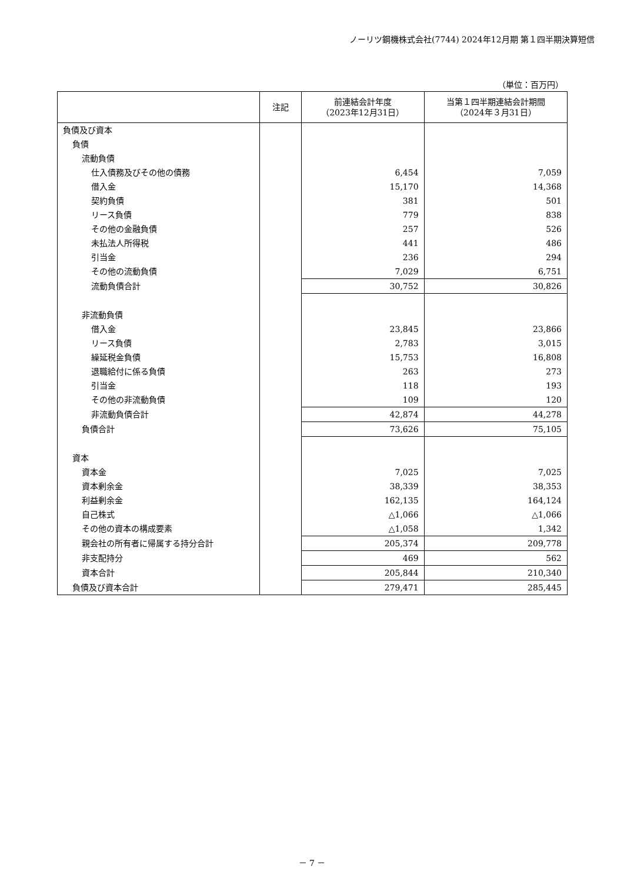ノーリツ鋼機株式会社(7744) 2024年12月期 第１四半期決算短信
（単位：百万円）
| | 注記 | 前連結会計年度 （2023年12月31日） | 当第１四半期連結会計期間 （2024年３月31日） |
| --- | --- | --- | --- |
| 負債及び資本 | | | |
| 負債 | | | |
| 流動負債 | | | |
| 仕入債務及びその他の債務 | | 6,454 | 7,059 |
| 借入金 | | 15,170 | 14,368 |
| 契約負債 | | 381 | 501 |
| リース負債 | | 779 | 838 |
| その他の金融負債 | | 257 | 526 |
| 未払法人所得税 | | 441 | 486 |
| 引当金 | | 236 | 294 |
| その他の流動負債 | | 7,029 | 6,751 |
| 流動負債合計 | | 30,752 | 30,826 |
| 非流動負債 | | | |
| 借入金 | | 23,845 | 23,866 |
| リース負債 | | 2,783 | 3,015 |
| 繰延税金負債 | | 15,753 | 16,808 |
| 退職給付に係る負債 | | 263 | 273 |
| 引当金 | | 118 | 193 |
| その他の非流動負債 | | 109 | 120 |
| 非流動負債合計 | | 42,874 | 44,278 |
| 負債合計 | | 73,626 | 75,105 |
| 資本 | | | |
| 資本金 | | 7,025 | 7,025 |
| 資本剰余金 | | 38,339 | 38,353 |
| 利益剰余金 | | 162,135 | 164,124 |
| 自己株式 | | △1,066 | △1,066 |
| その他の資本の構成要素 | | △1,058 | 1,342 |
| 親会社の所有者に帰属する持分合計 | | 205,374 | 209,778 |
| 非支配持分 | | 469 | 562 |
| 資本合計 | | 205,844 | 210,340 |
| 負債及び資本合計 | | 279,471 | 285,445 |
－ 7 －